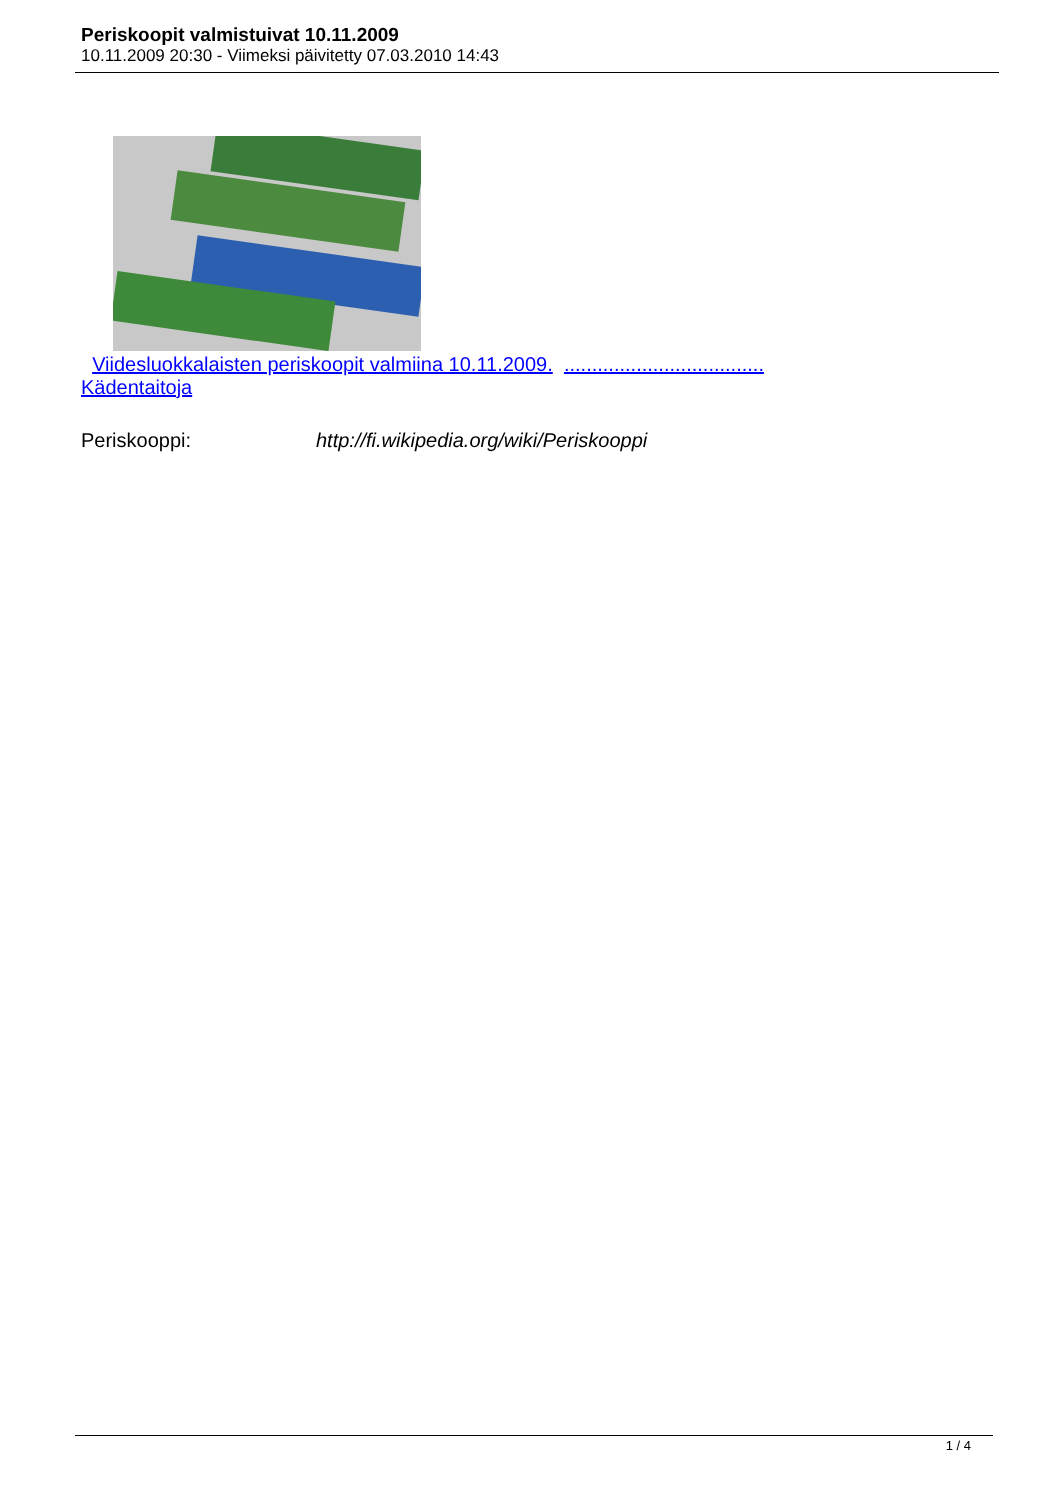Periskoopit valmistuivat 10.11.2009
10.11.2009 20:30 - Viimeksi päivitetty 07.03.2010 14:43
Viidesluokkalaisten periskoopit valmiina 10.11.2009. ....................................
Kädentaitoja
Periskooppi: http://fi.wikipedia.org/wiki/Periskooppi
1 / 4